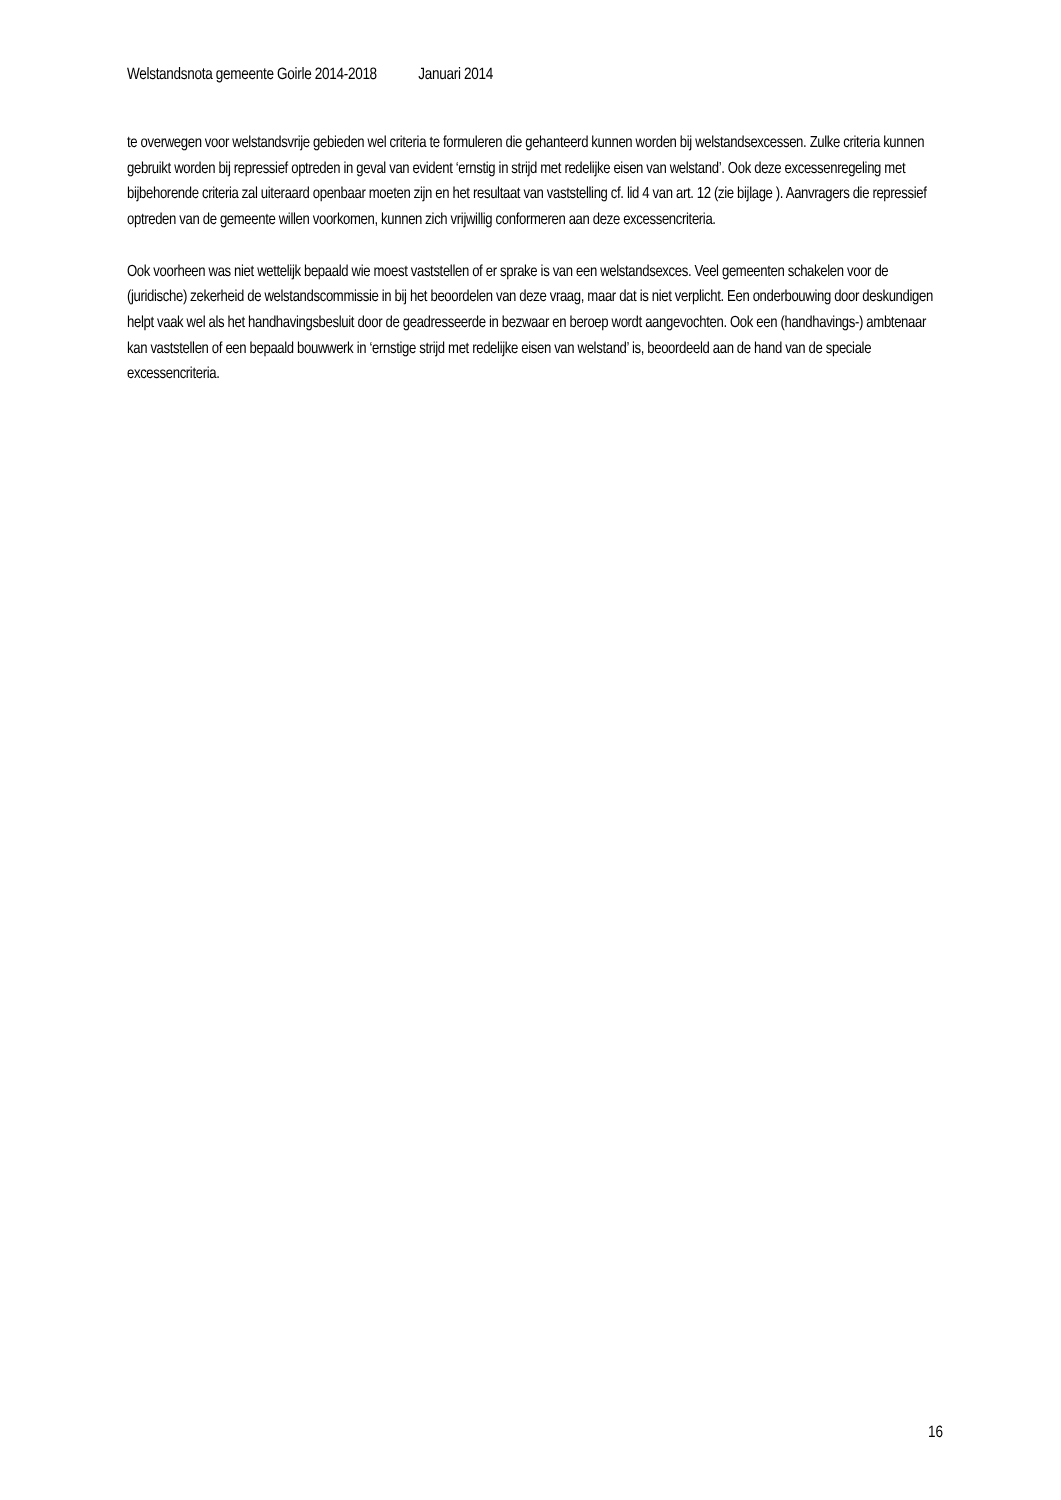Welstandsnota gemeente Goirle 2014-2018 Januari 2014
te overwegen voor welstandsvrije gebieden wel criteria te formuleren die gehanteerd kunnen worden bij welstandsexcessen. Zulke criteria kunnen gebruikt worden bij repressief optreden in geval van evident ‘ernstig in strijd met redelijke eisen van welstand’. Ook deze excessenregeling met bijbehorende criteria zal uiteraard openbaar moeten zijn en het resultaat van vaststelling cf. lid 4 van art. 12 (zie bijlage ). Aanvragers die repressief optreden van de gemeente willen voorkomen, kunnen zich vrijwillig conformeren aan deze excessencriteria.
Ook voorheen was niet wettelijk bepaald wie moest vaststellen of er sprake is van een welstandsexces. Veel gemeenten schakelen voor de (juridische) zekerheid de welstandscommissie in bij het beoordelen van deze vraag, maar dat is niet verplicht. Een onderbouwing door deskundigen helpt vaak wel als het handhavingsbesluit door de geadresseerde in bezwaar en beroep wordt aangevochten. Ook een (handhavings-) ambtenaar kan vaststellen of een bepaald bouwwerk in ‘ernstige strijd met redelijke eisen van welstand’ is, beoordeeld aan de hand van de speciale excessencriteria.
16